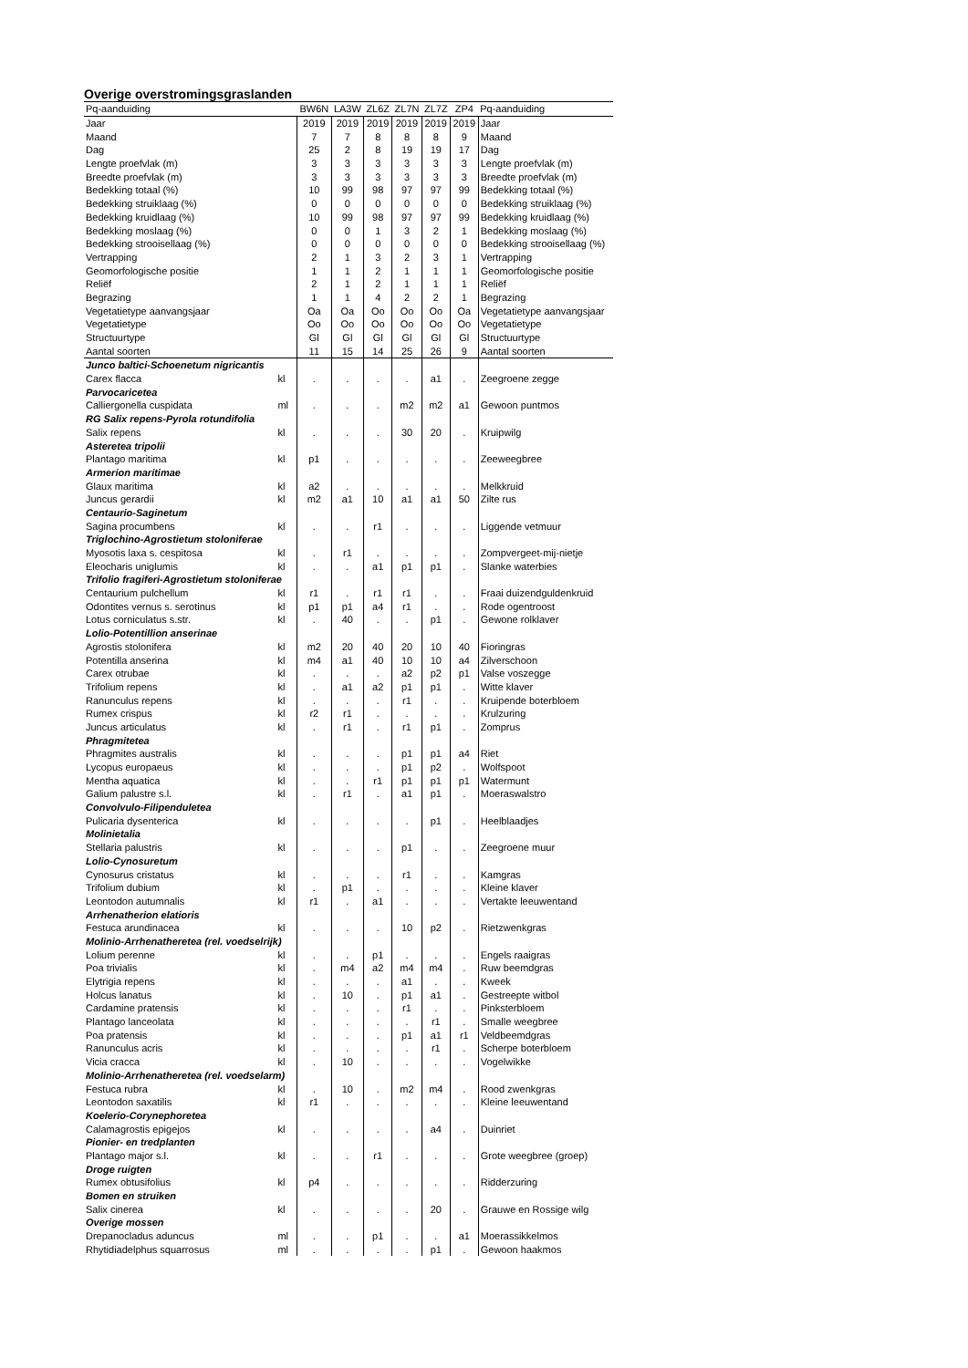Overige overstromingsgraslanden
| Pq-aanduiding | | BW6N | LA3W | ZL6Z | ZL7N | ZL7Z | ZP4 | Pq-aanduiding |
| --- | --- | --- | --- | --- | --- | --- | --- | --- |
| Jaar | | 2019 | 2019 | 2019 | 2019 | 2019 | 2019 | Jaar |
| Maand | | 7 | 7 | 8 | 8 | 8 | 9 | Maand |
| Dag | | 25 | 2 | 8 | 19 | 19 | 17 | Dag |
| Lengte proefvlak (m) | | 3 | 3 | 3 | 3 | 3 | 3 | Lengte proefvlak (m) |
| Breedte proefvlak (m) | | 3 | 3 | 3 | 3 | 3 | 3 | Breedte proefvlak (m) |
| Bedekking totaal (%) | | 10 | 99 | 98 | 97 | 97 | 99 | Bedekking totaal (%) |
| Bedekking struiklaag (%) | | 0 | 0 | 0 | 0 | 0 | 0 | Bedekking struiklaag (%) |
| Bedekking kruidlaag (%) | | 10 | 99 | 98 | 97 | 97 | 99 | Bedekking kruidlaag (%) |
| Bedekking moslaag (%) | | 0 | 0 | 1 | 3 | 2 | 1 | Bedekking moslaag (%) |
| Bedekking strooisellaag (%) | | 0 | 0 | 0 | 0 | 0 | 0 | Bedekking strooisellaag (%) |
| Vertrapping | | 2 | 1 | 3 | 2 | 3 | 1 | Vertrapping |
| Geomorfologische positie | | 1 | 1 | 2 | 1 | 1 | 1 | Geomorfologische positie |
| Reliëf | | 2 | 1 | 2 | 1 | 1 | 1 | Reliëf |
| Begrazing | | 1 | 1 | 4 | 2 | 2 | 1 | Begrazing |
| Vegetatietype aanvangsjaar | | Oa | Oa | Oo | Oo | Oo | Oa | Vegetatietype aanvangsjaar |
| Vegetatietype | | Oo | Oo | Oo | Oo | Oo | Oo | Vegetatietype |
| Structuurtype | | Gl | Gl | Gl | Gl | Gl | Gl | Structuurtype |
| Aantal soorten | | 11 | 15 | 14 | 25 | 26 | 9 | Aantal soorten |
| Junco baltici-Schoenetum nigricantis | | | | | | | | |
| Carex flacca | kl | . | . | . | . | a1 | . | Zeegroene zegge |
| Parvocaricetea | | | | | | | | |
| Calliergonella cuspidata | ml | . | . | . | m2 | m2 | a1 | Gewoon puntmos |
| RG Salix repens-Pyrola rotundifolia | | | | | | | | |
| Salix repens | kl | . | . | . | 30 | 20 | . | Kruipwilg |
| Asteretea tripolii | | | | | | | | |
| Plantago maritima | kl | p1 | . | . | . | . | . | Zeeweegbree |
| Armerion maritimae | | | | | | | | |
| Glaux maritima | kl | a2 | . | . | . | . | . | Melkkruid |
| Juncus gerardii | kl | m2 | a1 | 10 | a1 | a1 | 50 | Zilte rus |
| Centaurio-Saginetum | | | | | | | | |
| Sagina procumbens | kl | . | . | r1 | . | . | . | Liggende vetmuur |
| Triglochino-Agrostietum stoloniferae | | | | | | | | |
| Myosotis laxa s. cespitosa | kl | . | r1 | . | . | . | . | Zompvergeet-mij-nietje |
| Eleocharis uniglumis | kl | . | . | a1 | p1 | p1 | . | Slanke waterbies |
| Trifolio fragiferi-Agrostietum stoloniferae | | | | | | | | |
| Centaurium pulchellum | kl | r1 | . | r1 | r1 | . | . | Fraai duizendguldenkruid |
| Odontites vernus s. serotinus | kl | p1 | p1 | a4 | r1 | . | . | Rode ogentroost |
| Lotus corniculatus s.str. | kl | . | 40 | . | . | p1 | . | Gewone rolklaver |
| Lolio-Potentillion anserinae | | | | | | | | |
| Agrostis stolonifera | kl | m2 | 20 | 40 | 20 | 10 | 40 | Fioringras |
| Potentilla anserina | kl | m4 | a1 | 40 | 10 | 10 | a4 | Zilverschoon |
| Carex otrubae | kl | . | . | . | a2 | p2 | p1 | Valse voszegge |
| Trifolium repens | kl | . | a1 | a2 | p1 | p1 | . | Witte klaver |
| Ranunculus repens | kl | . | . | . | r1 | . | . | Kruipende boterbloem |
| Rumex crispus | kl | r2 | r1 | . | . | . | . | Krulzuring |
| Juncus articulatus | kl | . | r1 | . | r1 | p1 | . | Zomprus |
| Phragmitetea | | | | | | | | |
| Phragmites australis | kl | . | . | . | p1 | p1 | a4 | Riet |
| Lycopus europaeus | kl | . | . | . | p1 | p2 | . | Wolfspoot |
| Mentha aquatica | kl | . | . | r1 | p1 | p1 | p1 | Watermunt |
| Galium palustre s.l. | kl | . | r1 | . | a1 | p1 | . | Moeraswalstro |
| Convolvulo-Filipenduletea | | | | | | | | |
| Pulicaria dysenterica | kl | . | . | . | . | p1 | . | Heelblaadjes |
| Molinietalia | | | | | | | | |
| Stellaria palustris | kl | . | . | . | p1 | . | . | Zeegroene muur |
| Lolio-Cynosuretum | | | | | | | | |
| Cynosurus cristatus | kl | . | . | . | r1 | . | . | Kamgras |
| Trifolium dubium | kl | . | p1 | . | . | . | . | Kleine klaver |
| Leontodon autumnalis | kl | r1 | . | a1 | . | . | . | Vertakte leeuwentand |
| Arrhenatherion elatioris | | | | | | | | |
| Festuca arundinacea | kl | . | . | . | 10 | p2 | . | Rietzwenkgras |
| Molinio-Arrhenatheretea (rel. voedselrijk) | | | | | | | | |
| Lolium perenne | kl | . | . | p1 | . | . | . | Engels raaigras |
| Poa trivialis | kl | . | m4 | a2 | m4 | m4 | . | Ruw beemdgras |
| Elytrigia repens | kl | . | . | . | a1 | . | . | Kweek |
| Holcus lanatus | kl | . | 10 | . | p1 | a1 | . | Gestreepte witbol |
| Cardamine pratensis | kl | . | . | . | r1 | . | . | Pinksterbloem |
| Plantago lanceolata | kl | . | . | . | . | r1 | . | Smalle weegbree |
| Poa pratensis | kl | . | . | . | p1 | a1 | r1 | Veldbeemdgras |
| Ranunculus acris | kl | . | . | . | . | r1 | . | Scherpe boterbloem |
| Vicia cracca | kl | . | 10 | . | . | . | . | Vogelwikke |
| Molinio-Arrhenatheretea (rel. voedselarm) | | | | | | | | |
| Festuca rubra | kl | . | 10 | . | m2 | m4 | . | Rood zwenkgras |
| Leontodon saxatilis | kl | r1 | . | . | . | . | . | Kleine leeuwentand |
| Koelerio-Corynephoretea | | | | | | | | |
| Calamagrostis epigejos | kl | . | . | . | . | a4 | . | Duinriet |
| Pionier- en tredplanten | | | | | | | | |
| Plantago major s.l. | kl | . | . | r1 | . | . | . | Grote weegbree (groep) |
| Droge ruigten | | | | | | | | |
| Rumex obtusifolius | kl | p4 | . | . | . | . | . | Ridderzuring |
| Bomen en struiken | | | | | | | | |
| Salix cinerea | kl | . | . | . | . | 20 | . | Grauwe en Rossige wilg |
| Overige mossen | | | | | | | | |
| Drepanocladus aduncus | ml | . | . | p1 | . | . | a1 | Moerassikkelmos |
| Rhytidiadelphus squarrosus | ml | . | . | . | . | p1 | . | Gewoon haakmos |